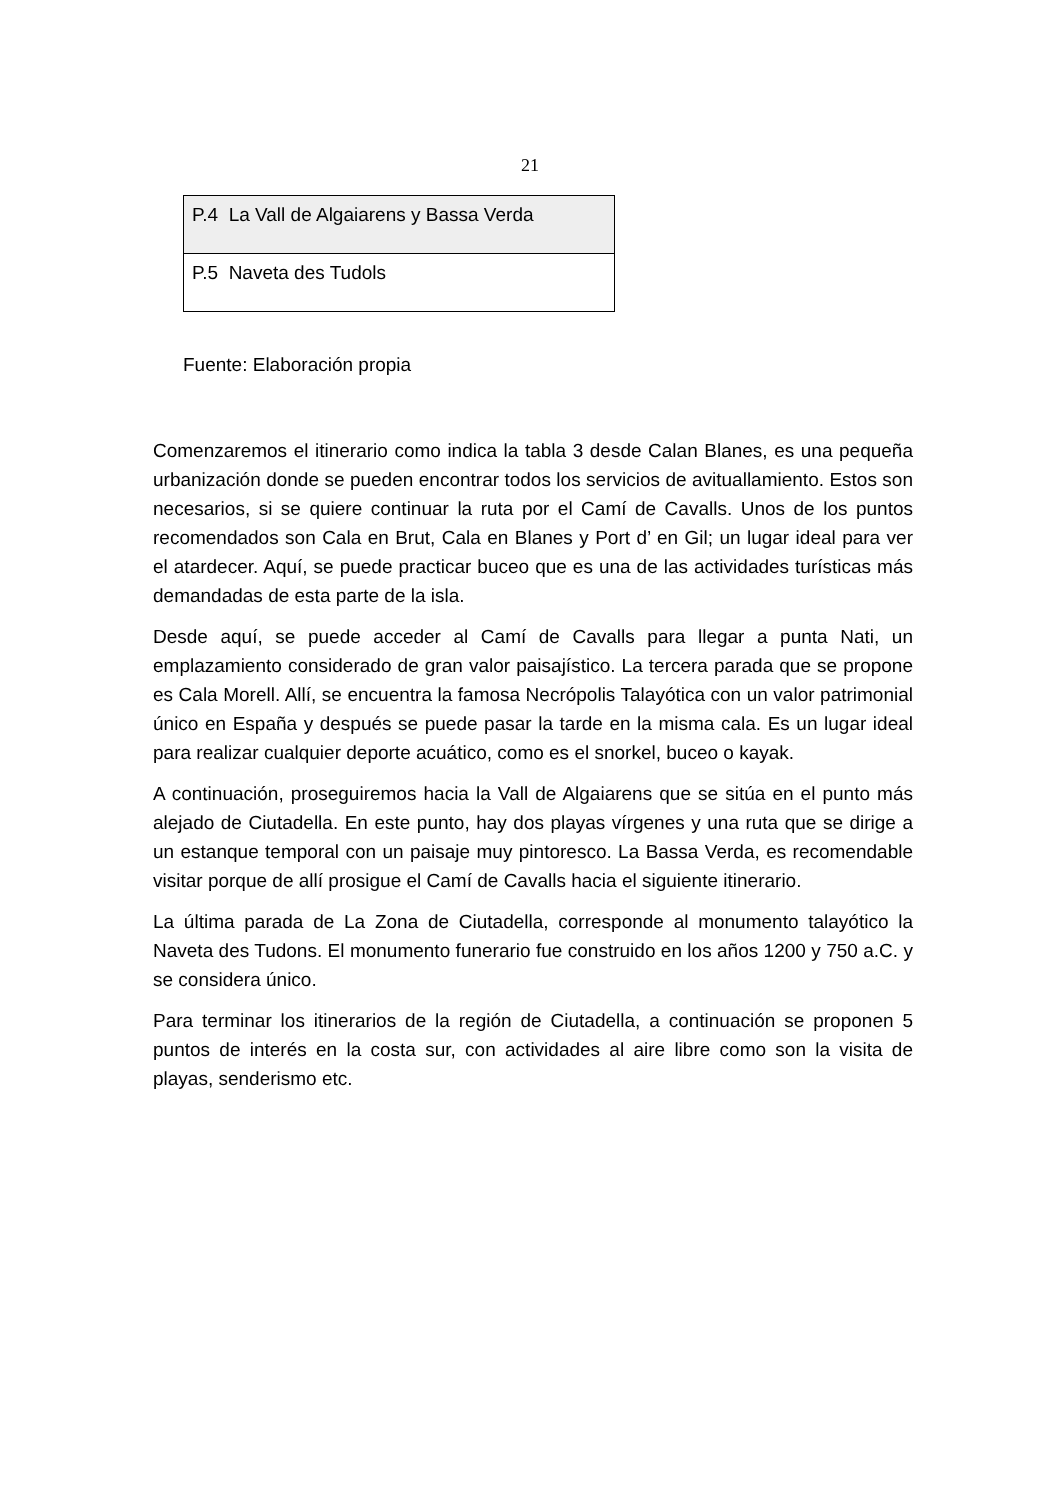21
| P.4 La Vall de Algaiarens y Bassa Verda |
| P.5 Naveta des Tudols |
Fuente: Elaboración propia
Comenzaremos el itinerario como indica la tabla 3 desde Calan Blanes, es una pequeña urbanización donde se pueden encontrar todos los servicios de avituallamiento. Estos son necesarios, si se quiere continuar la ruta por el Camí de Cavalls. Unos de los puntos recomendados son Cala en Brut, Cala en Blanes y Port d’ en Gil; un lugar ideal para ver el atardecer. Aquí, se puede practicar buceo que es una de las actividades turísticas más demandadas de esta parte de la isla.
Desde aquí, se puede acceder al Camí de Cavalls para llegar a punta Nati, un emplazamiento considerado de gran valor paisajístico. La tercera parada que se propone es Cala Morell. Allí, se encuentra la famosa Necrópolis Talayótica con un valor patrimonial único en España y después se puede pasar la tarde en la misma cala. Es un lugar ideal para realizar cualquier deporte acuático, como es el snorkel, buceo o kayak.
A continuación, proseguiremos hacia la Vall de Algaiarens que se sitúa en el punto más alejado de Ciutadella. En este punto, hay dos playas vírgenes y una ruta que se dirige a un estanque temporal con un paisaje muy pintoresco. La Bassa Verda, es recomendable visitar porque de allí prosigue el Camí de Cavalls hacia el siguiente itinerario.
La última parada de La Zona de Ciutadella, corresponde al monumento talayótico la Naveta des Tudons. El monumento funerario fue construido en los años 1200 y 750 a.C. y se considera único.
Para terminar los itinerarios de la región de Ciutadella, a continuación se proponen 5 puntos de interés en la costa sur, con actividades al aire libre como son la visita de playas, senderismo etc.